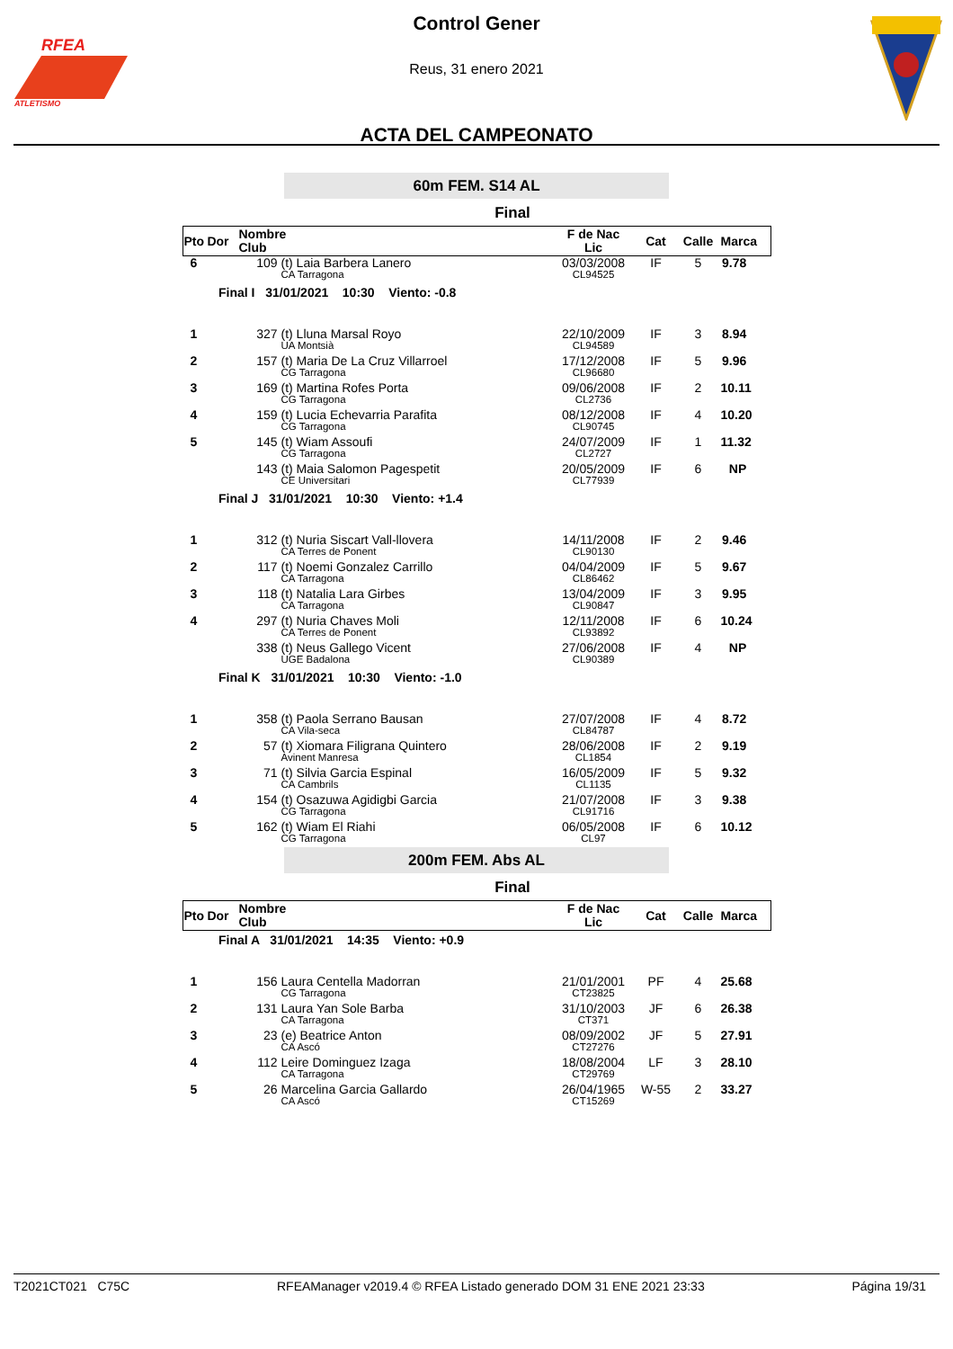RFEA
ATLETISMO
Control Gener
Reus, 31 enero 2021
ACTA DEL CAMPEONATO
60m FEM. S14 AL
Final
| Pto | Dor | Nombre Club | | F de Nac Lic | Cat | Calle | Marca |
| --- | --- | --- | --- | --- | --- | --- | --- |
| 6 | 109 | | (t) Laia Barbera Lanero CA Tarragona | 03/03/2008 CL94525 | IF | 5 | 9.78 |
| | Final I 31/01/2021 10:30 Viento: -0.8 | | | | | | |
| 1 | 327 | | (t) Lluna Marsal Royo UA Montsià | 22/10/2009 CL94589 | IF | 3 | 8.94 |
| 2 | 157 | | (t) Maria De La Cruz Villarroel CG Tarragona | 17/12/2008 CL96680 | IF | 5 | 9.96 |
| 3 | 169 | | (t) Martina Rofes Porta CG Tarragona | 09/06/2008 CL2736 | IF | 2 | 10.11 |
| 4 | 159 | | (t) Lucia Echevarria Parafita CG Tarragona | 08/12/2008 CL90745 | IF | 4 | 10.20 |
| 5 | 145 | | (t) Wiam Assoufi CG Tarragona | 24/07/2009 CL2727 | IF | 1 | 11.32 |
| | 143 | | (t) Maia Salomon Pagespetit CE Universitari | 20/05/2009 CL77939 | IF | 6 | NP |
| | Final J 31/01/2021 10:30 Viento: +1.4 | | | | | | |
| 1 | 312 | | (t) Nuria Siscart Vall-llovera CA Terres de Ponent | 14/11/2008 CL90130 | IF | 2 | 9.46 |
| 2 | 117 | | (t) Noemi Gonzalez Carrillo CA Tarragona | 04/04/2009 CL86462 | IF | 5 | 9.67 |
| 3 | 118 | | (t) Natalia Lara Girbes CA Tarragona | 13/04/2009 CL90847 | IF | 3 | 9.95 |
| 4 | 297 | | (t) Nuria Chaves Moli CA Terres de Ponent | 12/11/2008 CL93892 | IF | 6 | 10.24 |
| | 338 | | (t) Neus Gallego Vicent UGE Badalona | 27/06/2008 CL90389 | IF | 4 | NP |
| | Final K 31/01/2021 10:30 Viento: -1.0 | | | | | | |
| 1 | 358 | | (t) Paola Serrano Bausan CA Vila-seca | 27/07/2008 CL84787 | IF | 4 | 8.72 |
| 2 | 57 | | (t) Xiomara Filigrana Quintero Avinent Manresa | 28/06/2008 CL1854 | IF | 2 | 9.19 |
| 3 | 71 | | (t) Silvia Garcia Espinal CA Cambrils | 16/05/2009 CL1135 | IF | 5 | 9.32 |
| 4 | 154 | | (t) Osazuwa Agidigbi Garcia CG Tarragona | 21/07/2008 CL91716 | IF | 3 | 9.38 |
| 5 | 162 | | (t) Wiam El Riahi CG Tarragona | 06/05/2008 CL97 | IF | 6 | 10.12 |
200m FEM. Abs AL
Final
| Pto | Dor | Nombre Club | | F de Nac Lic | Cat | Calle | Marca |
| --- | --- | --- | --- | --- | --- | --- | --- |
| | Final A 31/01/2021 14:35 Viento: +0.9 | | | | | | |
| 1 | 156 | | Laura Centella Madorran CG Tarragona | 21/01/2001 CT23825 | PF | 4 | 25.68 |
| 2 | 131 | | Laura Yan Sole Barba CA Tarragona | 31/10/2003 CT371 | JF | 6 | 26.38 |
| 3 | 23 | | (e) Beatrice Anton CA Ascó | 08/09/2002 CT27276 | JF | 5 | 27.91 |
| 4 | 112 | | Leire Dominguez Izaga CA Tarragona | 18/08/2004 CT29769 | LF | 3 | 28.10 |
| 5 | 26 | | Marcelina Garcia Gallardo CA Ascó | 26/04/1965 CT15269 | W-55 | 2 | 33.27 |
T2021CT021 C75C RFEAManager v2019.4 © RFEA Listado generado DOM 31 ENE 2021 23:33 Página 19/31